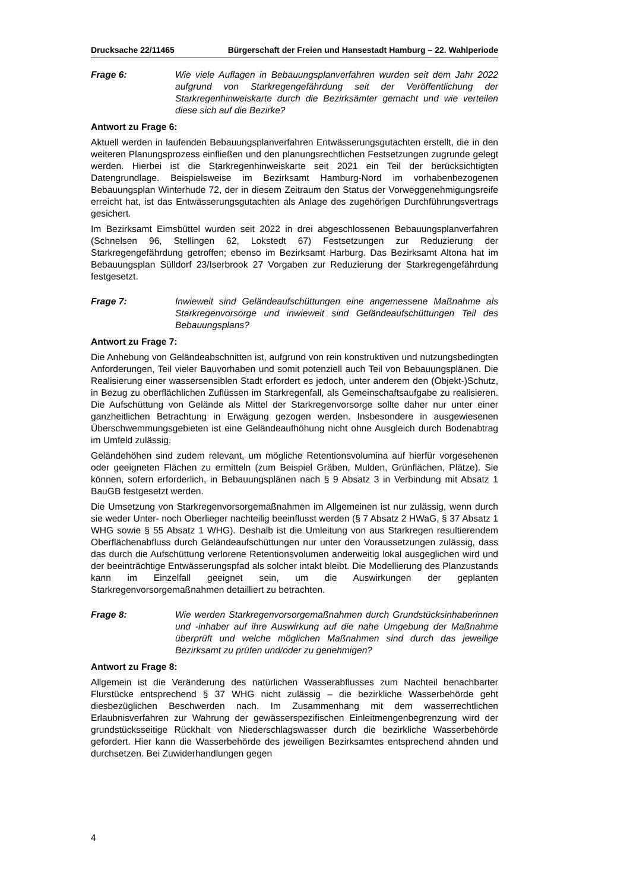Drucksache 22/11465 Bürgerschaft der Freien und Hansestadt Hamburg – 22. Wahlperiode
Frage 6: Wie viele Auflagen in Bebauungsplanverfahren wurden seit dem Jahr 2022 aufgrund von Starkregengefährdung seit der Veröffentlichung der Starkregenhinweiskarte durch die Bezirksämter gemacht und wie verteilen diese sich auf die Bezirke?
Antwort zu Frage 6:
Aktuell werden in laufenden Bebauungsplanverfahren Entwässerungsgutachten erstellt, die in den weiteren Planungsprozess einfließen und den planungsrechtlichen Festsetzungen zugrunde gelegt werden. Hierbei ist die Starkregenhinweiskarte seit 2021 ein Teil der berücksichtigten Datengrundlage. Beispielsweise im Bezirksamt Hamburg-Nord im vorhabenbezogenen Bebauungsplan Winterhude 72, der in diesem Zeitraum den Status der Vorweggenehmigungsreife erreicht hat, ist das Entwässerungsgutachten als Anlage des zugehörigen Durchführungsvertrags gesichert.
Im Bezirksamt Eimsbüttel wurden seit 2022 in drei abgeschlossenen Bebauungsplanverfahren (Schnelsen 96, Stellingen 62, Lokstedt 67) Festsetzungen zur Reduzierung der Starkregengefährdung getroffen; ebenso im Bezirksamt Harburg. Das Bezirksamt Altona hat im Bebauungsplan Sülldorf 23/Iserbrook 27 Vorgaben zur Reduzierung der Starkregengefährdung festgesetzt.
Frage 7: Inwieweit sind Geländeaufschüttungen eine angemessene Maßnahme als Starkregenvorsorge und inwieweit sind Geländeaufschüttungen Teil des Bebauungsplans?
Antwort zu Frage 7:
Die Anhebung von Geländeabschnitten ist, aufgrund von rein konstruktiven und nutzungsbedingten Anforderungen, Teil vieler Bauvorhaben und somit potenziell auch Teil von Bebauungsplänen. Die Realisierung einer wassersensiblen Stadt erfordert es jedoch, unter anderem den (Objekt-)Schutz, in Bezug zu oberflächlichen Zuflüssen im Starkregenfall, als Gemeinschaftsaufgabe zu realisieren. Die Aufschüttung von Gelände als Mittel der Starkregenvorsorge sollte daher nur unter einer ganzheitlichen Betrachtung in Erwägung gezogen werden. Insbesondere in ausgewiesenen Überschwemmungsgebieten ist eine Geländeaufhöhung nicht ohne Ausgleich durch Bodenabtrag im Umfeld zulässig.
Geländehöhen sind zudem relevant, um mögliche Retentionsvolumina auf hierfür vorgesehenen oder geeigneten Flächen zu ermitteln (zum Beispiel Gräben, Mulden, Grünflächen, Plätze). Sie können, sofern erforderlich, in Bebauungsplänen nach § 9 Absatz 3 in Verbindung mit Absatz 1 BauGB festgesetzt werden.
Die Umsetzung von Starkregenvorsorgemaßnahmen im Allgemeinen ist nur zulässig, wenn durch sie weder Unter- noch Oberlieger nachteilig beeinflusst werden (§ 7 Absatz 2 HWaG, § 37 Absatz 1 WHG sowie § 55 Absatz 1 WHG). Deshalb ist die Umleitung von aus Starkregen resultierendem Oberflächenabfluss durch Geländeaufschüttungen nur unter den Voraussetzungen zulässig, dass das durch die Aufschüttung verlorene Retentionsvolumen anderweitig lokal ausgeglichen wird und der beeinträchtige Entwässerungspfad als solcher intakt bleibt. Die Modellierung des Planzustands kann im Einzelfall geeignet sein, um die Auswirkungen der geplanten Starkregenvorsorgemaßnahmen detailliert zu betrachten.
Frage 8: Wie werden Starkregenvorsorgemaßnahmen durch Grundstücksinhaberinnen und -inhaber auf ihre Auswirkung auf die nahe Umgebung der Maßnahme überprüft und welche möglichen Maßnahmen sind durch das jeweilige Bezirksamt zu prüfen und/oder zu genehmigen?
Antwort zu Frage 8:
Allgemein ist die Veränderung des natürlichen Wasserabflusses zum Nachteil benachbarter Flurstücke entsprechend § 37 WHG nicht zulässig – die bezirkliche Wasserbehörde geht diesbezüglichen Beschwerden nach. Im Zusammenhang mit dem wasserrechtlichen Erlaubnisverfahren zur Wahrung der gewässerspezifischen Einleitmengenbegrenzung wird der grundstücksseitige Rückhalt von Niederschlagswasser durch die bezirkliche Wasserbehörde gefordert. Hier kann die Wasserbehörde des jeweiligen Bezirksamtes entsprechend ahnden und durchsetzen. Bei Zuwiderhandlungen gegen
4